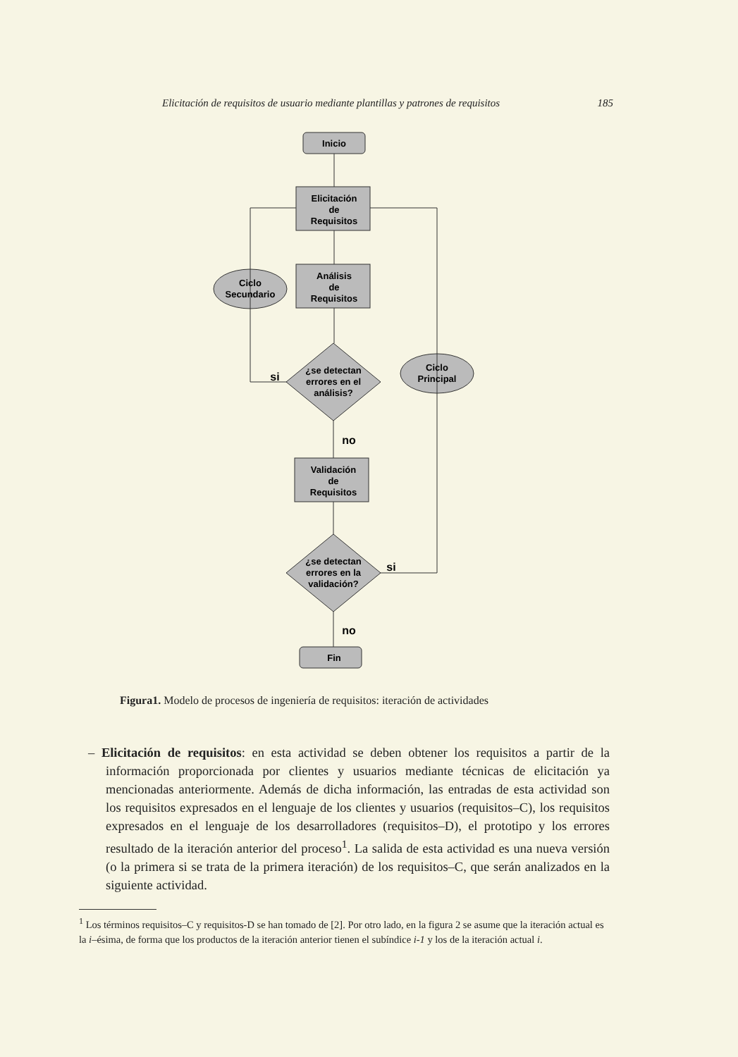Elicitación de requisitos de usuario mediante plantillas y patrones de requisitos 185
Inicio
Elicitación
de
Requisitos
Análisis
de
Requisitos
Validación
de
Requisitos
¿se detectan
errores en el
análisis?
¿se detectan
errores en la
validación?
Ciclo
Secundario
Ciclo
Principal
Fin
si
no
si
no
Figura1. Modelo de procesos de ingeniería de requisitos: iteración de actividades
– Elicitación de requisitos: en esta actividad se deben obtener los requisitos a partir de la información proporcionada por clientes y usuarios mediante técnicas de elicitación ya mencionadas anteriormente. Además de dicha información, las entradas de esta actividad son los requisitos expresados en el lenguaje de los clientes y usuarios (requisitos–C), los requisitos expresados en el lenguaje de los desarrolladores (requisitos–D), el prototipo y los errores resultado de la iteración anterior del proceso<sup>1</sup>. La salida de esta actividad es una nueva versión (o la primera si se trata de la primera iteración) de los requisitos–C, que serán analizados en la siguiente actividad.
<sup>1</sup> Los términos requisitos–C y requisitos-D se han tomado de [2]. Por otro lado, en la figura 2 se asume que la iteración actual es la i–ésima, de forma que los productos de la iteración anterior tienen el subíndice i-1 y los de la iteración actual i.